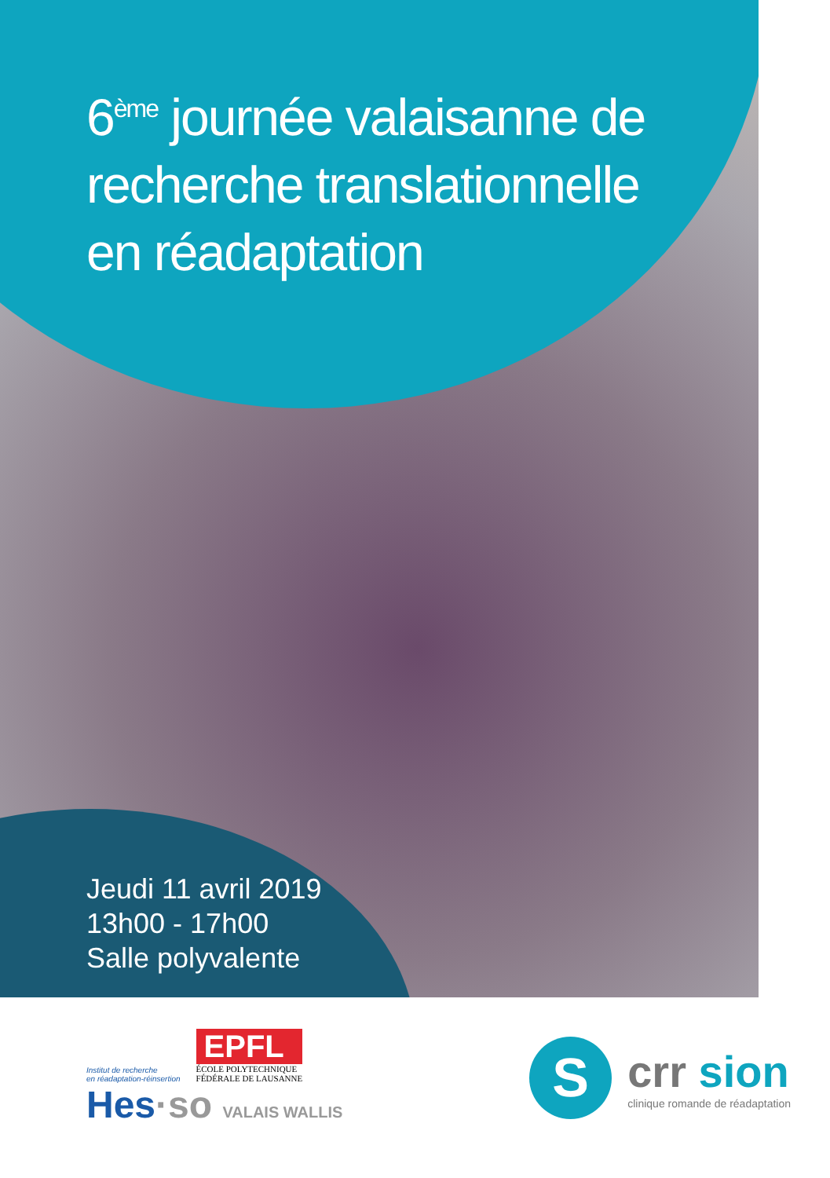6<sup>ème</sup> journée valaisanne de
recherche translationnelle
en réadaptation
Jeudi 11 avril 2019
13h00 - 17h00
Salle polyvalente
Institut de recherche
en réadaptation-réinsertion
EPFL
ÉCOLE POLYTECHNIQUE
FÉDÉRALE DE LAUSANNE
Hes·so VALAIS WALLIS
S
crr sion
clinique romande de réadaptation